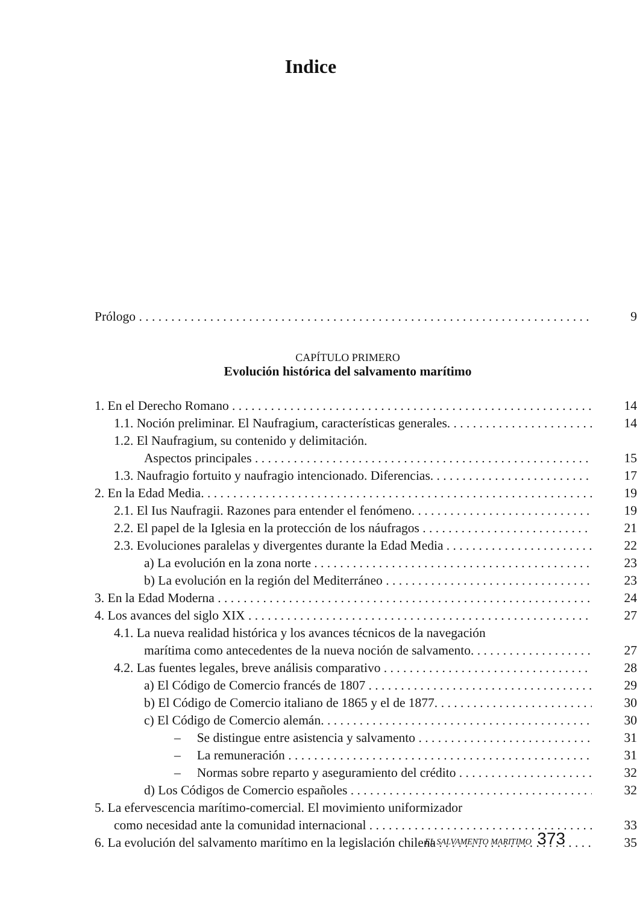Indice
Prólogo
9
CAPÍTULO PRIMERO
Evolución histórica del salvamento marítimo
1. En el Derecho Romano
14
1.1. Noción preliminar. El Naufragium, características generales.
14
1.2. El Naufragium, su contenido y delimitación.
Aspectos principales
15
1.3. Naufragio fortuito y naufragio intencionado. Diferencias.
17
2. En la Edad Media.
19
2.1. El Ius Naufragii. Razones para entender el fenómeno.
19
2.2. El papel de la Iglesia en la protección de los náufragos
21
2.3. Evoluciones paralelas y divergentes durante la Edad Media
22
a) La evolución en la zona norte
23
b) La evolución en la región del Mediterráneo
23
3. En la Edad Moderna
24
4. Los avances del siglo XIX
27
4.1. La nueva realidad histórica y los avances técnicos de la navegación
marítima como antecedentes de la nueva noción de salvamento.
27
4.2. Las fuentes legales, breve análisis comparativo
28
a) El Código de Comercio francés de 1807
29
b) El Código de Comercio italiano de 1865 y el de 1877.
30
c) El Código de Comercio alemán.
30
– Se distingue entre asistencia y salvamento
31
– La remuneración
31
– Normas sobre reparto y aseguramiento del crédito
32
d) Los Códigos de Comercio españoles
32
5. La efervescencia marítimo-comercial. El movimiento uniformizador
como necesidad ante la comunidad internacional
33
6. La evolución del salvamento marítimo en la legislación chilena
35
EL SALVAMENTO MARITIMO 373